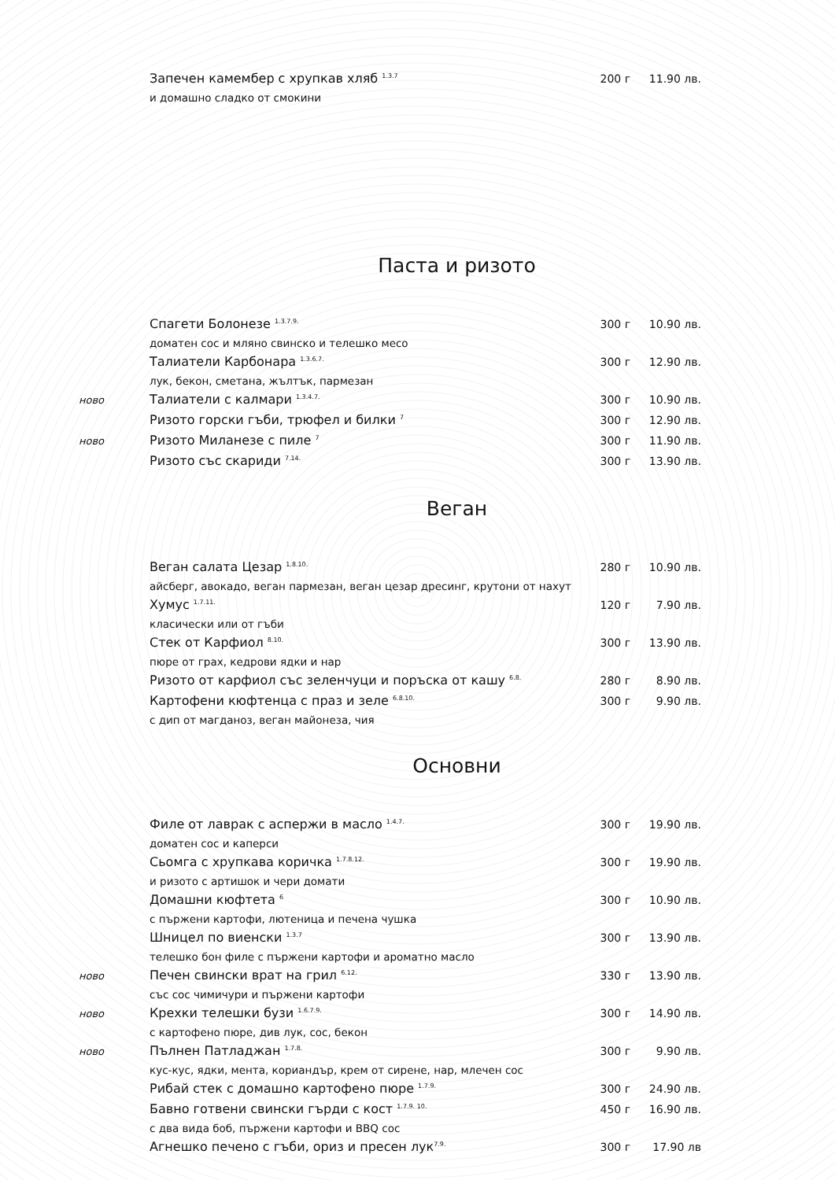Запечен камембер с хрупкав хляб <sup>1.3.7</sup> 200 г 11.90 лв.
и домашно сладко от смокини
Паста и ризото
Спагети Болонезе <sup>1.3.7.9.</sup> 300 г 10.90 лв.
доматен сос и мляно свинско и телешко месо
Талиатели Карбонара <sup>1.3.6.7.</sup> 300 г 12.90 лв.
лук, бекон, сметана, жълтък, пармезан
ново Талиатели с калмари <sup>1.3.4.7.</sup> 300 г 10.90 лв.
Ризото горски гъби, трюфел и билки <sup>7</sup> 300 г 12.90 лв.
ново Ризото Миланезе с пиле <sup>7</sup> 300 г 11.90 лв.
Ризото със скариди <sup>7.14.</sup> 300 г 13.90 лв.
Веган
Веган салата Цезар <sup>1.8.10.</sup> 280 г 10.90 лв.
айсберг, авокадо, веган пармезан, веган цезар дресинг, крутони от нахут
Хумус <sup>1.7.11.</sup> 120 г 7.90 лв.
класически или от гъби
Стек от Карфиол <sup>8.10.</sup> 300 г 13.90 лв.
пюре от грах, кедрови ядки и нар
Ризото от карфиол със зеленчуци и поръска от кашу <sup>6.8.</sup> 280 г 8.90 лв.
Картофени кюфтенца с праз и зеле <sup>6.8.10.</sup> 300 г 9.90 лв.
с дип от магданоз, веган майонеза, чия
Основни
Филе от лаврак с аспержи в масло <sup>1.4.7.</sup> 300 г 19.90 лв.
доматен сос и каперси
Сьомга с хрупкава коричка <sup>1.7.8.12.</sup> 300 г 19.90 лв.
и ризото с артишок и чери домати
Домашни кюфтета <sup>6</sup> 300 г 10.90 лв.
с пържени картофи, лютеница и печена чушка
Шницел по виенски <sup>1.3.7</sup> 300 г 13.90 лв.
телешко бон филе с пържени картофи и ароматно масло
ново Печен свински врат на грил <sup>6.12.</sup> 330 г 13.90 лв.
със сос чимичури и пържени картофи
ново Крехки телешки бузи <sup>1.6.7.9.</sup> 300 г 14.90 лв.
с картофено пюре, див лук, сос, бекон
ново Пълнен Патладжан <sup>1.7.8.</sup> 300 г 9.90 лв.
кус-кус, ядки, мента, кориандър, крем от сирене, нар, млечен сос
Рибай стек с домашно картофено пюре <sup>1.7.9.</sup> 300 г 24.90 лв.
Бавно готвени свински гърди с кост <sup>1.7.9. 10.</sup> 450 г 16.90 лв.
с два вида боб, пържени картофи и BBQ сос
Агнешко печено с гъби, ориз и пресен лук<sup>7.9.</sup> 300 г 17.90 лв